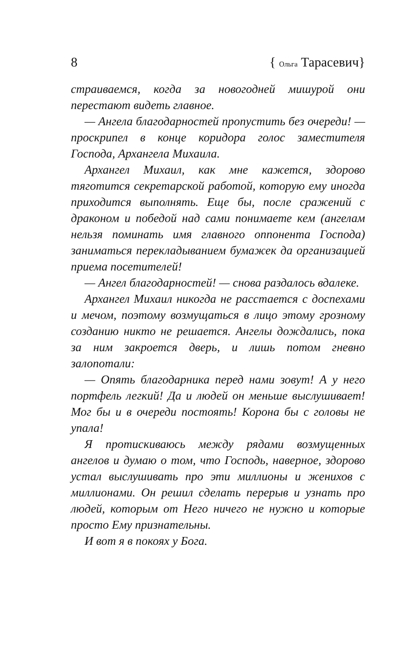8 { Ольга Тарасевич}
страиваемся, когда за новогодней мишурой они перестают видеть главное.
— Ангела благодарностей пропустить без очереди! — проскрипел в конце коридора голос заместителя Господа, Архангела Михаила.
Архангел Михаил, как мне кажется, здорово тяготится секретарской работой, которую ему иногда приходится выполнять. Еще бы, после сражений с драконом и победой над сами понимаете кем (ангелам нельзя поминать имя главного оппонента Господа) заниматься перекладыванием бумажек да организацией приема посетителей!
— Ангел благодарностей! — снова раздалось вдалеке.
Архангел Михаил никогда не расстается с доспехами и мечом, поэтому возмущаться в лицо этому грозному созданию никто не решается. Ангелы дождались, пока за ним закроется дверь, и лишь потом гневно залопотали:
— Опять благодарника перед нами зовут! А у него портфель легкий! Да и людей он меньше выслушивает! Мог бы и в очереди постоять! Корона бы с головы не упала!
Я протискиваюсь между рядами возмущенных ангелов и думаю о том, что Господь, наверное, здорово устал выслушивать про эти миллионы и женихов с миллионами. Он решил сделать перерыв и узнать про людей, которым от Него ничего не нужно и которые просто Ему признательны.
И вот я в покоях у Бога.